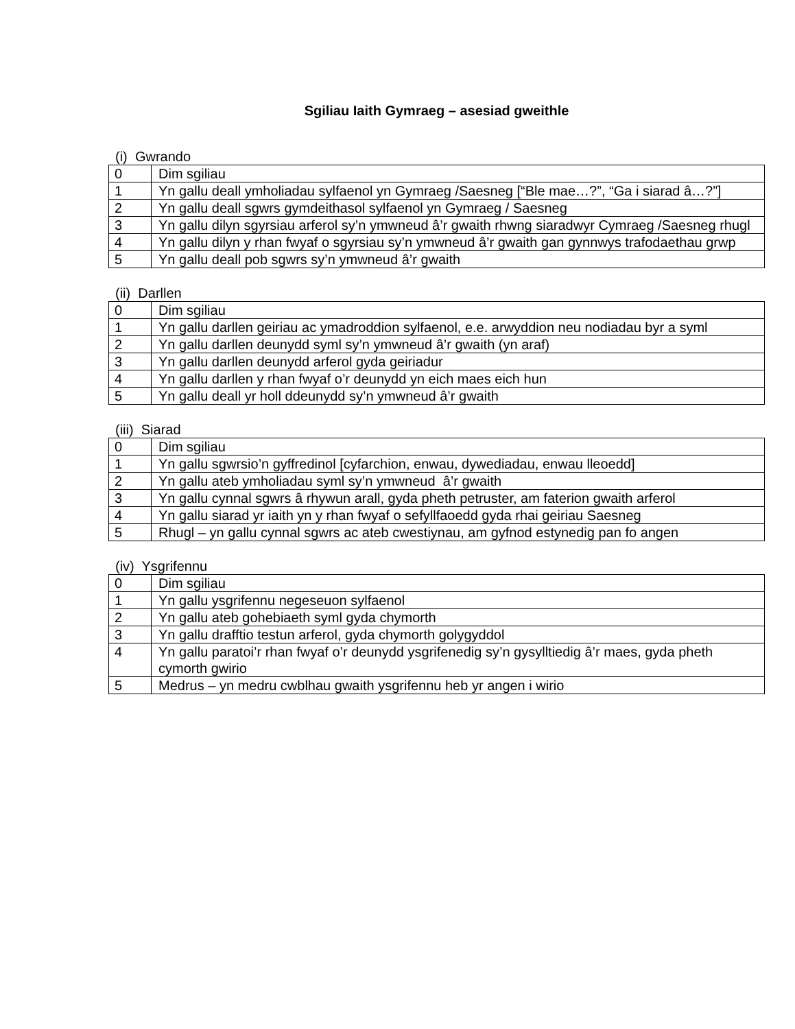Sgiliau Iaith Gymraeg – asesiad gweithle
(i) Gwrando
| 0 | Dim sgiliau |
| 1 | Yn gallu deall ymholiadau sylfaenol yn Gymraeg /Saesneg [“Ble mae…?”, “Ga i siarad â…?”] |
| 2 | Yn gallu deall sgwrs gymdeithasol sylfaenol yn Gymraeg / Saesneg |
| 3 | Yn gallu dilyn sgyrsiau arferol sy’n ymwneud â’r gwaith rhwng siaradwyr Cymraeg /Saesneg rhugl |
| 4 | Yn gallu dilyn y rhan fwyaf o sgyrsiau sy’n ymwneud â’r gwaith gan gynnwys trafodaethau grwp |
| 5 | Yn gallu deall pob sgwrs sy’n ymwneud â’r gwaith |
(ii) Darllen
| 0 | Dim sgiliau |
| 1 | Yn gallu darllen geiriau ac ymadroddion sylfaenol, e.e. arwyddion neu nodiadau byr a syml |
| 2 | Yn gallu darllen deunydd syml sy’n ymwneud â’r gwaith (yn araf) |
| 3 | Yn gallu darllen deunydd arferol gyda geiriadur |
| 4 | Yn gallu darllen y rhan fwyaf o’r deunydd yn eich maes eich hun |
| 5 | Yn gallu deall yr holl ddeunydd sy’n ymwneud â’r gwaith |
(iii) Siarad
| 0 | Dim sgiliau |
| 1 | Yn gallu sgwrsio’n gyffredinol [cyfarchion, enwau, dywediadau, enwau lleoedd] |
| 2 | Yn gallu ateb ymholiadau syml sy’n ymwneud â’r gwaith |
| 3 | Yn gallu cynnal sgwrs â rhywun arall, gyda pheth petruster, am faterion gwaith arferol |
| 4 | Yn gallu siarad yr iaith yn y rhan fwyaf o sefyllfaoedd gyda rhai geiriau Saesneg |
| 5 | Rhugl – yn gallu cynnal sgwrs ac ateb cwestiynau, am gyfnod estynedig pan fo angen |
(iv) Ysgrifennu
| 0 | Dim sgiliau |
| 1 | Yn gallu ysgrifennu negeseuon sylfaenol |
| 2 | Yn gallu ateb gohebiaeth syml gyda chymorth |
| 3 | Yn gallu drafftio testun arferol, gyda chymorth golygyddol |
| 4 | Yn gallu paratoi’r rhan fwyaf o’r deunydd ysgrifenedig sy’n gysylltiedig â’r maes, gyda pheth cymorth gwirio |
| 5 | Medrus – yn medru cwblhau gwaith ysgrifennu heb yr angen i wirio |